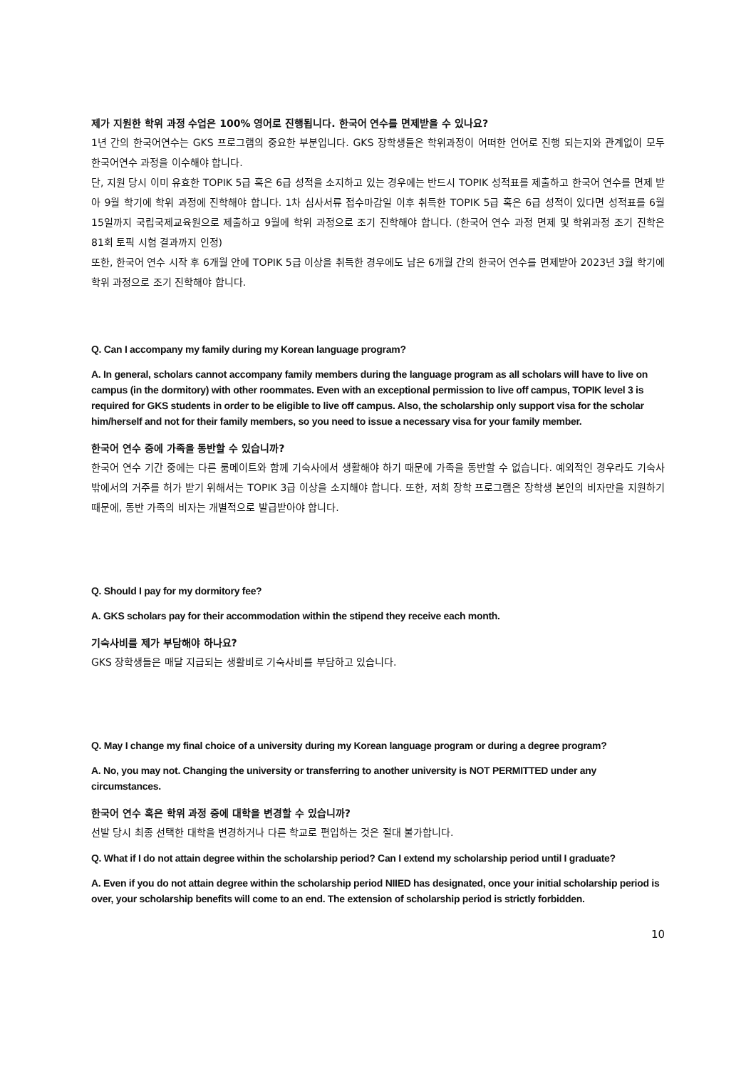제가 지원한 학위 과정 수업은 100% 영어로 진행됩니다. 한국어 연수를 면제받을 수 있나요?
1년 간의 한국어연수는 GKS 프로그램의 중요한 부분입니다. GKS 장학생들은 학위과정이 어떠한 언어로 진행 되는지와 관계없이 모두 한국어연수 과정을 이수해야 합니다.
단, 지원 당시 이미 유효한 TOPIK 5급 혹은 6급 성적을 소지하고 있는 경우에는 반드시 TOPIK 성적표를 제출하고 한국어 연수를 면제 받아 9월 학기에 학위 과정에 진학해야 합니다. 1차 심사서류 접수마감일 이후 취득한 TOPIK 5급 혹은 6급 성적이 있다면 성적표를 6월 15일까지 국립국제교육원으로 제출하고 9월에 학위 과정으로 조기 진학해야 합니다. (한국어 연수 과정 면제 및 학위과정 조기 진학은 81회 토픽 시험 결과까지 인정)
또한, 한국어 연수 시작 후 6개월 안에 TOPIK 5급 이상을 취득한 경우에도 남은 6개월 간의 한국어 연수를 면제받아 2023년 3월 학기에 학위 과정으로 조기 진학해야 합니다.
Q. Can I accompany my family during my Korean language program?
A. In general, scholars cannot accompany family members during the language program as all scholars will have to live on campus (in the dormitory) with other roommates. Even with an exceptional permission to live off campus, TOPIK level 3 is required for GKS students in order to be eligible to live off campus. Also, the scholarship only support visa for the scholar him/herself and not for their family members, so you need to issue a necessary visa for your family member.
한국어 연수 중에 가족을 동반할 수 있습니까?
한국어 연수 기간 중에는 다른 룸메이트와 함께 기숙사에서 생활해야 하기 때문에 가족을 동반할 수 없습니다. 예외적인 경우라도 기숙사 밖에서의 거주를 허가 받기 위해서는 TOPIK 3급 이상을 소지해야 합니다. 또한, 저희 장학 프로그램은 장학생 본인의 비자만을 지원하기 때문에, 동반 가족의 비자는 개별적으로 발급받아야 합니다.
Q. Should I pay for my dormitory fee?
A. GKS scholars pay for their accommodation within the stipend they receive each month.
기숙사비를 제가 부담해야 하나요?
GKS 장학생들은 매달 지급되는 생활비로 기숙사비를 부담하고 있습니다.
Q. May I change my final choice of a university during my Korean language program or during a degree program?
A. No, you may not. Changing the university or transferring to another university is NOT PERMITTED under any circumstances.
한국어 연수 혹은 학위 과정 중에 대학을 변경할 수 있습니까?
선발 당시 최종 선택한 대학을 변경하거나 다른 학교로 편입하는 것은 절대 불가합니다.
Q. What if I do not attain degree within the scholarship period? Can I extend my scholarship period until I graduate?
A. Even if you do not attain degree within the scholarship period NIIED has designated, once your initial scholarship period is over, your scholarship benefits will come to an end. The extension of scholarship period is strictly forbidden.
10